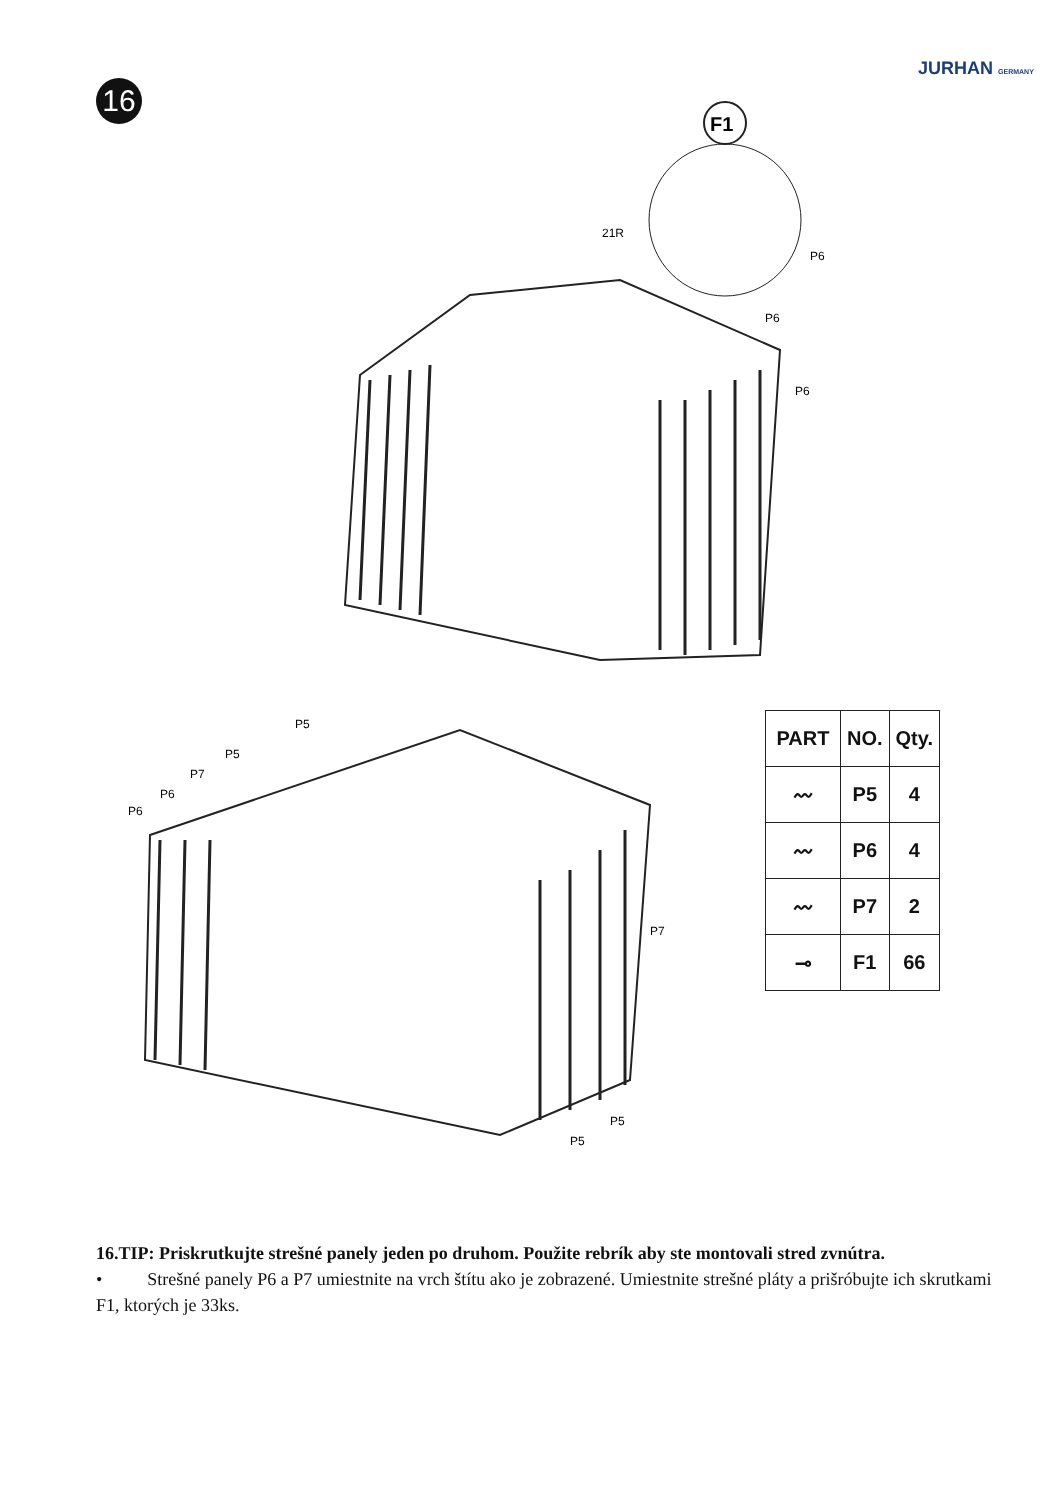JURHAN GERMANY
16
F1
21R
P6
P6
P6
P5
P5
P7
P6
P6
P7
P5
P5
| PART | NO. | Qty. |
| --- | --- | --- |
| 〰 | P5 | 4 |
| 〰 | P6 | 4 |
| 〰 | P7 | 2 |
| ⊸ | F1 | 66 |
16.TIP: Priskrutkujte strešné panely jeden po druhom. Použite rebrík aby ste montovali stred zvnútra.
• Strešné panely P6 a P7 umiestnite na vrch štítu ako je zobrazené. Umiestnite strešné pláty a prišróbujte ich skrutkami F1, ktorých je 33ks.